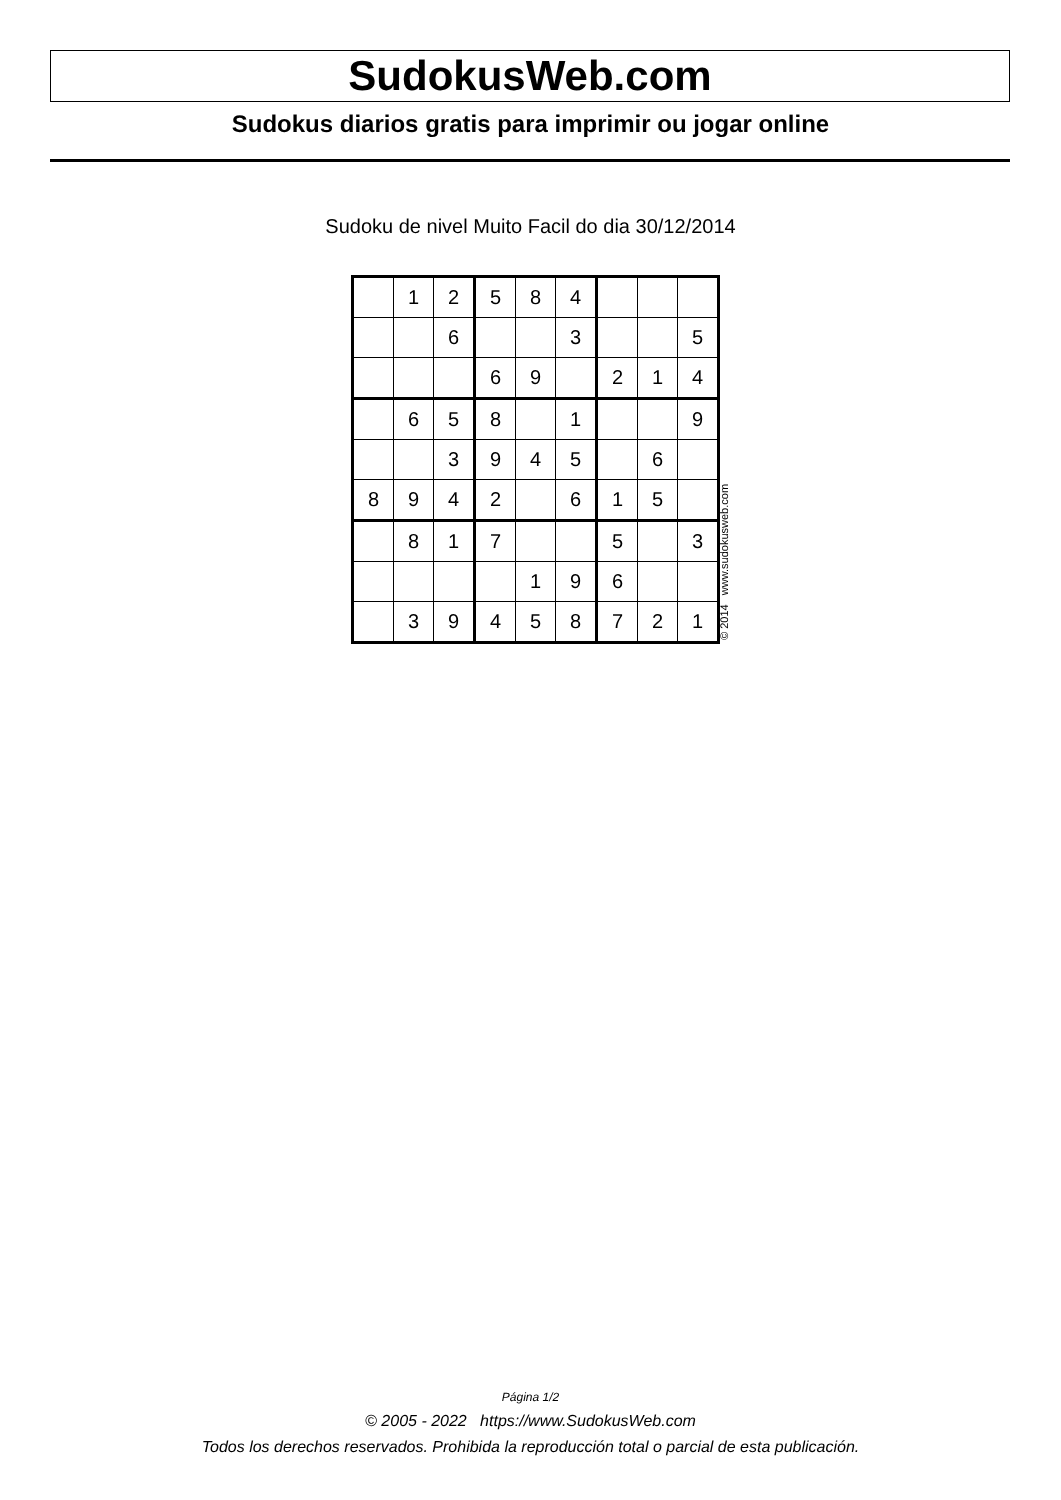SudokusWeb.com
Sudokus diarios gratis para imprimir ou jogar online
Sudoku de nivel Muito Facil do dia 30/12/2014
| | 1 | 2 | 5 | 8 | 4 | | | |
| | | 6 | | | 3 | | | 5 |
| | | | 6 | 9 | | 2 | 1 | 4 |
| | 6 | 5 | 8 | | 1 | | | 9 |
| | | 3 | 9 | 4 | 5 | | 6 | |
| 8 | 9 | 4 | 2 | | 6 | 1 | 5 | |
| | 8 | 1 | 7 | | | 5 | | 3 |
| | | | | 1 | 9 | 6 | | |
| | 3 | 9 | 4 | 5 | 8 | 7 | 2 | 1 |
© 2014 www.sudokusweb.com
Página 1/2
© 2005 - 2022 https://www.SudokusWeb.com
Todos los derechos reservados. Prohibida la reproducción total o parcial de esta publicación.